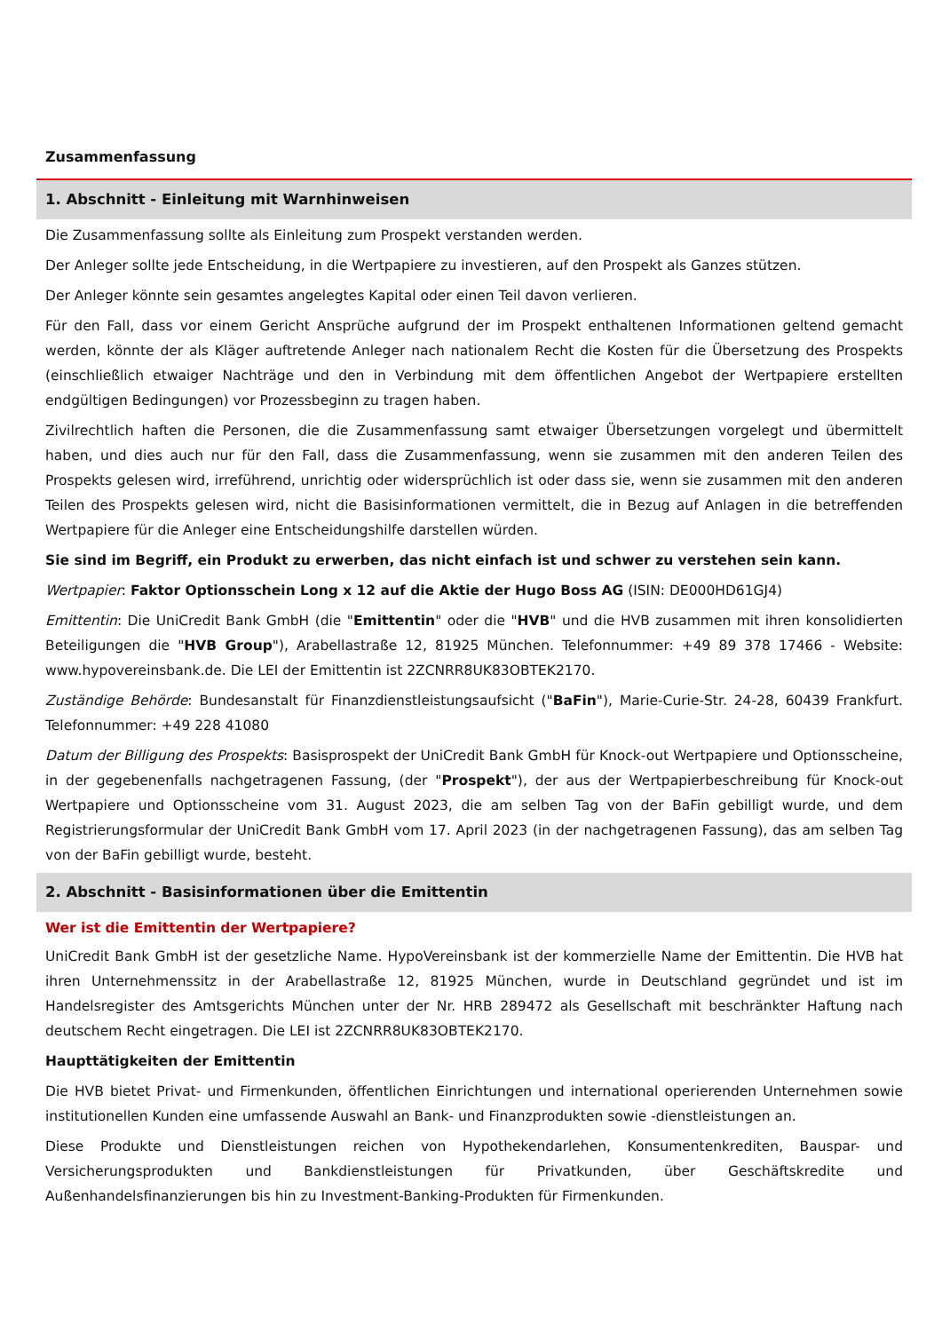Zusammenfassung
1. Abschnitt - Einleitung mit Warnhinweisen
Die Zusammenfassung sollte als Einleitung zum Prospekt verstanden werden.
Der Anleger sollte jede Entscheidung, in die Wertpapiere zu investieren, auf den Prospekt als Ganzes stützen.
Der Anleger könnte sein gesamtes angelegtes Kapital oder einen Teil davon verlieren.
Für den Fall, dass vor einem Gericht Ansprüche aufgrund der im Prospekt enthaltenen Informationen geltend gemacht werden, könnte der als Kläger auftretende Anleger nach nationalem Recht die Kosten für die Übersetzung des Prospekts (einschließlich etwaiger Nachträge und den in Verbindung mit dem öffentlichen Angebot der Wertpapiere erstellten endgültigen Bedingungen) vor Prozessbeginn zu tragen haben.
Zivilrechtlich haften die Personen, die die Zusammenfassung samt etwaiger Übersetzungen vorgelegt und übermittelt haben, und dies auch nur für den Fall, dass die Zusammenfassung, wenn sie zusammen mit den anderen Teilen des Prospekts gelesen wird, irreführend, unrichtig oder widersprüchlich ist oder dass sie, wenn sie zusammen mit den anderen Teilen des Prospekts gelesen wird, nicht die Basisinformationen vermittelt, die in Bezug auf Anlagen in die betreffenden Wertpapiere für die Anleger eine Entscheidungshilfe darstellen würden.
Sie sind im Begriff, ein Produkt zu erwerben, das nicht einfach ist und schwer zu verstehen sein kann.
Wertpapier: Faktor Optionsschein Long x 12 auf die Aktie der Hugo Boss AG (ISIN: DE000HD61GJ4)
Emittentin: Die UniCredit Bank GmbH (die "Emittentin" oder die "HVB" und die HVB zusammen mit ihren konsolidierten Beteiligungen die "HVB Group"), Arabellastraße 12, 81925 München. Telefonnummer: +49 89 378 17466 - Website: www.hypovereinsbank.de. Die LEI der Emittentin ist 2ZCNRR8UK83OBTEK2170.
Zuständige Behörde: Bundesanstalt für Finanzdienstleistungsaufsicht ("BaFin"), Marie-Curie-Str. 24-28, 60439 Frankfurt. Telefonnummer: +49 228 41080
Datum der Billigung des Prospekts: Basisprospekt der UniCredit Bank GmbH für Knock-out Wertpapiere und Optionsscheine, in der gegebenenfalls nachgetragenen Fassung, (der "Prospekt"), der aus der Wertpapierbeschreibung für Knock-out Wertpapiere und Optionsscheine vom 31. August 2023, die am selben Tag von der BaFin gebilligt wurde, und dem Registrierungsformular der UniCredit Bank GmbH vom 17. April 2023 (in der nachgetragenen Fassung), das am selben Tag von der BaFin gebilligt wurde, besteht.
2. Abschnitt - Basisinformationen über die Emittentin
Wer ist die Emittentin der Wertpapiere?
UniCredit Bank GmbH ist der gesetzliche Name. HypoVereinsbank ist der kommerzielle Name der Emittentin. Die HVB hat ihren Unternehmenssitz in der Arabellastraße 12, 81925 München, wurde in Deutschland gegründet und ist im Handelsregister des Amtsgerichts München unter der Nr. HRB 289472 als Gesellschaft mit beschränkter Haftung nach deutschem Recht eingetragen. Die LEI ist 2ZCNRR8UK83OBTEK2170.
Haupttätigkeiten der Emittentin
Die HVB bietet Privat- und Firmenkunden, öffentlichen Einrichtungen und international operierenden Unternehmen sowie institutionellen Kunden eine umfassende Auswahl an Bank- und Finanzprodukten sowie -dienstleistungen an.
Diese Produkte und Dienstleistungen reichen von Hypothekendarlehen, Konsumentenkrediten, Bauspar- und Versicherungsprodukten und Bankdienstleistungen für Privatkunden, über Geschäftskredite und Außenhandelsfinanzierungen bis hin zu Investment-Banking-Produkten für Firmenkunden.